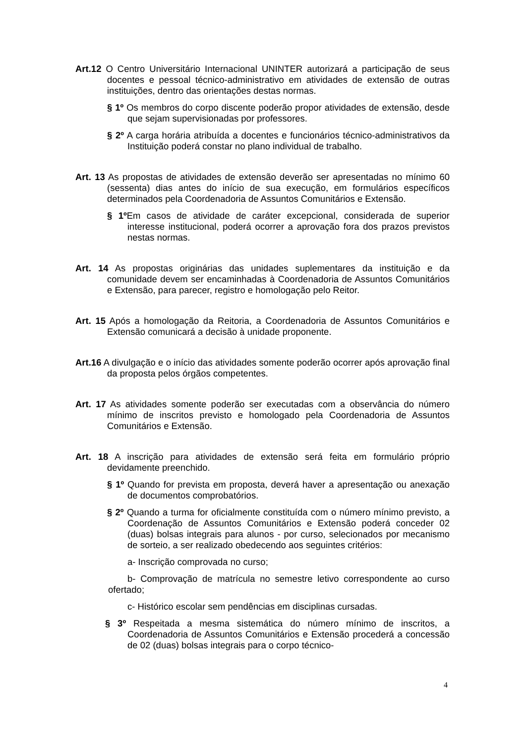Art.12 O Centro Universitário Internacional UNINTER autorizará a participação de seus docentes e pessoal técnico-administrativo em atividades de extensão de outras instituições, dentro das orientações destas normas.
§ 1º Os membros do corpo discente poderão propor atividades de extensão, desde que sejam supervisionadas por professores.
§ 2º A carga horária atribuída a docentes e funcionários técnico-administrativos da Instituição poderá constar no plano individual de trabalho.
Art. 13 As propostas de atividades de extensão deverão ser apresentadas no mínimo 60 (sessenta) dias antes do início de sua execução, em formulários específicos determinados pela Coordenadoria de Assuntos Comunitários e Extensão.
§ 1º Em casos de atividade de caráter excepcional, considerada de superior interesse institucional, poderá ocorrer a aprovação fora dos prazos previstos nestas normas.
Art. 14 As propostas originárias das unidades suplementares da instituição e da comunidade devem ser encaminhadas à Coordenadoria de Assuntos Comunitários e Extensão, para parecer, registro e homologação pelo Reitor.
Art. 15 Após a homologação da Reitoria, a Coordenadoria de Assuntos Comunitários e Extensão comunicará a decisão à unidade proponente.
Art.16 A divulgação e o início das atividades somente poderão ocorrer após aprovação final da proposta pelos órgãos competentes.
Art. 17 As atividades somente poderão ser executadas com a observância do número mínimo de inscritos previsto e homologado pela Coordenadoria de Assuntos Comunitários e Extensão.
Art. 18 A inscrição para atividades de extensão será feita em formulário próprio devidamente preenchido.
§ 1º Quando for prevista em proposta, deverá haver a apresentação ou anexação de documentos comprobatórios.
§ 2º Quando a turma for oficialmente constituída com o número mínimo previsto, a Coordenação de Assuntos Comunitários e Extensão poderá conceder 02 (duas) bolsas integrais para alunos - por curso, selecionados por mecanismo de sorteio, a ser realizado obedecendo aos seguintes critérios:
a- Inscrição comprovada no curso;
b- Comprovação de matrícula no semestre letivo correspondente ao curso ofertado;
c- Histórico escolar sem pendências em disciplinas cursadas.
§ 3º Respeitada a mesma sistemática do número mínimo de inscritos, a Coordenadoria de Assuntos Comunitários e Extensão procederá a concessão de 02 (duas) bolsas integrais para o corpo técnico-
4